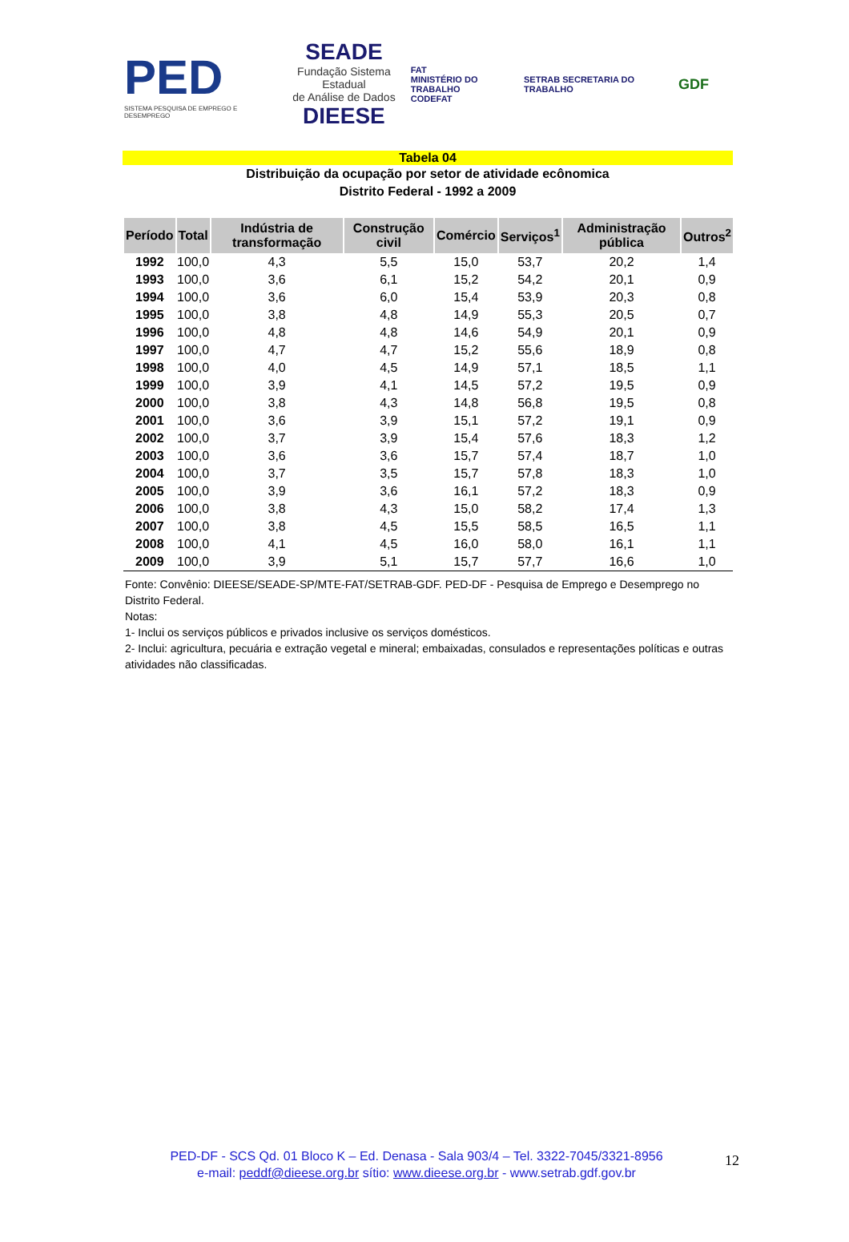PED
SISTEMA PESQUISA DE EMPREGO E DESEMPREGO
SEADE
Fundação Sistema Estadual
de Análise de Dados
DIEESE
FAT
MINISTÉRIO DO TRABALHO
CODEFAT
SETRAB SECRETARIA DO TRABALHO
GDF
Tabela 04
Distribuição da ocupação por setor de atividade ecônomica
Distrito Federal - 1992 a 2009
| Período | Total | Indústria de transformação | Construção civil | Comércio | Serviços<sup>1</sup> | Administração pública | Outros<sup>2</sup> |
| --- | --- | --- | --- | --- | --- | --- | --- |
| 1992 | 100,0 | 4,3 | 5,5 | 15,0 | 53,7 | 20,2 | 1,4 |
| 1993 | 100,0 | 3,6 | 6,1 | 15,2 | 54,2 | 20,1 | 0,9 |
| 1994 | 100,0 | 3,6 | 6,0 | 15,4 | 53,9 | 20,3 | 0,8 |
| 1995 | 100,0 | 3,8 | 4,8 | 14,9 | 55,3 | 20,5 | 0,7 |
| 1996 | 100,0 | 4,8 | 4,8 | 14,6 | 54,9 | 20,1 | 0,9 |
| 1997 | 100,0 | 4,7 | 4,7 | 15,2 | 55,6 | 18,9 | 0,8 |
| 1998 | 100,0 | 4,0 | 4,5 | 14,9 | 57,1 | 18,5 | 1,1 |
| 1999 | 100,0 | 3,9 | 4,1 | 14,5 | 57,2 | 19,5 | 0,9 |
| 2000 | 100,0 | 3,8 | 4,3 | 14,8 | 56,8 | 19,5 | 0,8 |
| 2001 | 100,0 | 3,6 | 3,9 | 15,1 | 57,2 | 19,1 | 0,9 |
| 2002 | 100,0 | 3,7 | 3,9 | 15,4 | 57,6 | 18,3 | 1,2 |
| 2003 | 100,0 | 3,6 | 3,6 | 15,7 | 57,4 | 18,7 | 1,0 |
| 2004 | 100,0 | 3,7 | 3,5 | 15,7 | 57,8 | 18,3 | 1,0 |
| 2005 | 100,0 | 3,9 | 3,6 | 16,1 | 57,2 | 18,3 | 0,9 |
| 2006 | 100,0 | 3,8 | 4,3 | 15,0 | 58,2 | 17,4 | 1,3 |
| 2007 | 100,0 | 3,8 | 4,5 | 15,5 | 58,5 | 16,5 | 1,1 |
| 2008 | 100,0 | 4,1 | 4,5 | 16,0 | 58,0 | 16,1 | 1,1 |
| 2009 | 100,0 | 3,9 | 5,1 | 15,7 | 57,7 | 16,6 | 1,0 |
Fonte: Convênio: DIEESE/SEADE-SP/MTE-FAT/SETRAB-GDF. PED-DF - Pesquisa de Emprego e Desemprego no Distrito Federal.
Notas:
1- Inclui os serviços públicos e privados inclusive os serviços domésticos.
2- Inclui: agricultura, pecuária e extração vegetal e mineral; embaixadas, consulados e representações políticas e outras atividades não classificadas.
PED-DF - SCS Qd. 01 Bloco K – Ed. Denasa - Sala 903/4 – Tel. 3322-7045/3321-8956
e-mail: peddf@dieese.org.br sítio: www.dieese.org.br - www.setrab.gdf.gov.br
12